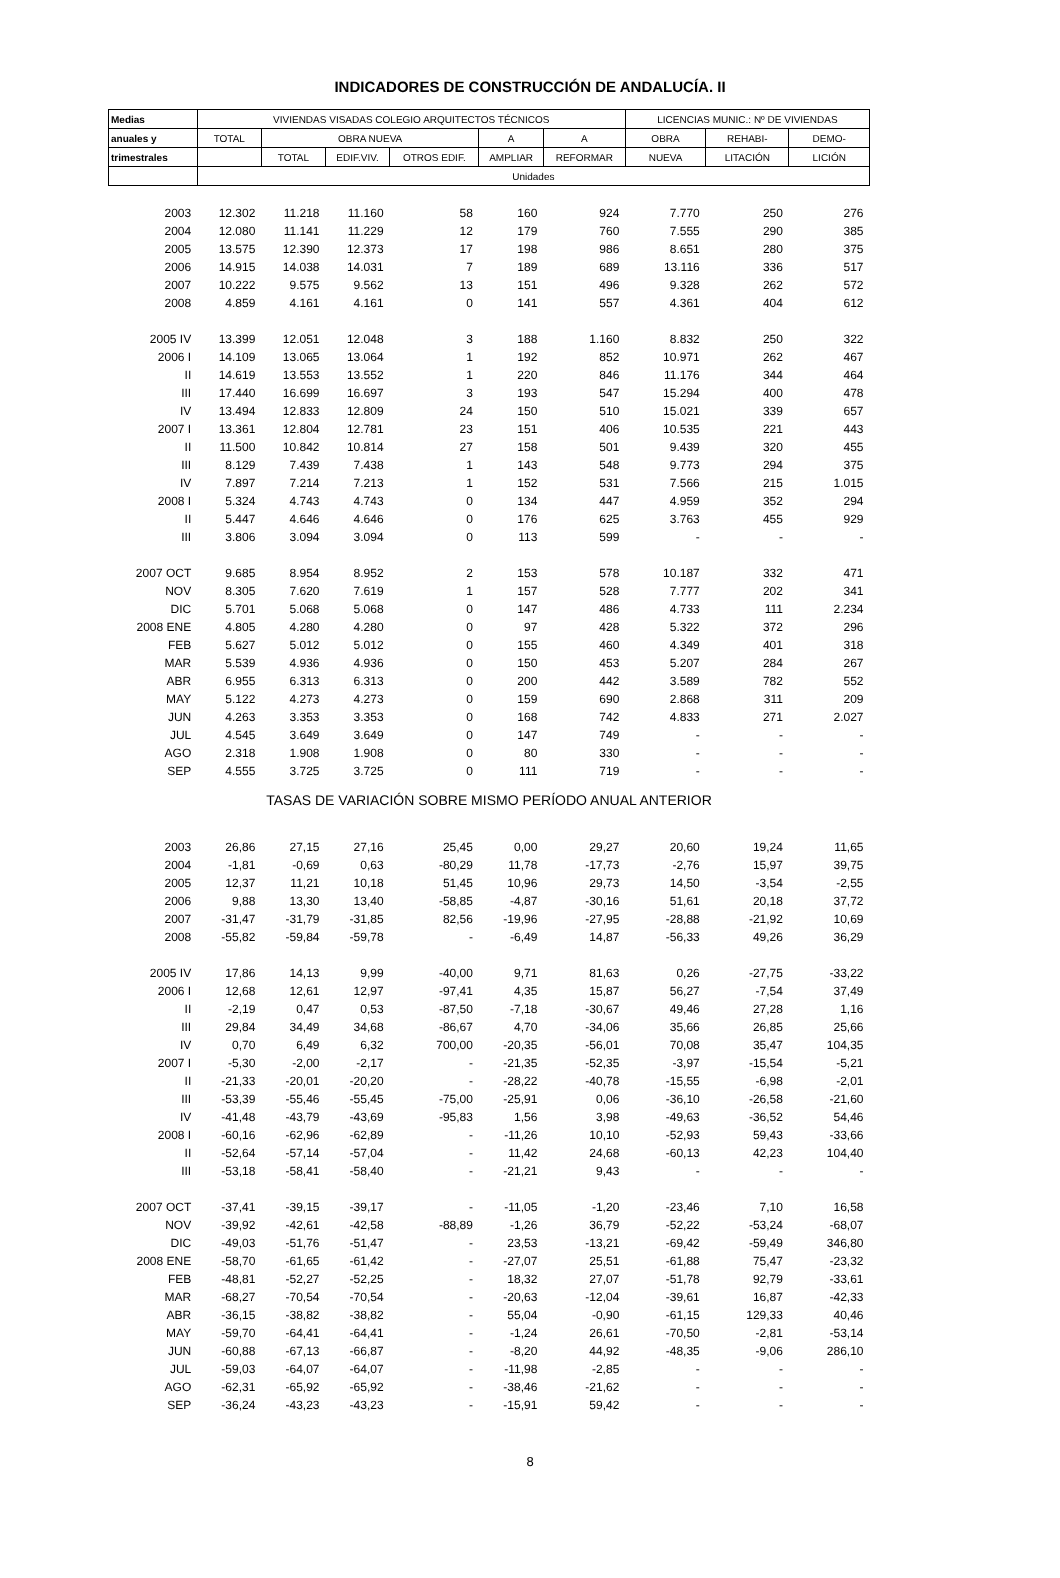INDICADORES DE CONSTRUCCIÓN DE ANDALUCÍA. II
| Medias | VIVIENDAS VISADAS COLEGIO ARQUITECTOS TÉCNICOS | | | | | | LICENCIAS MUNIC.: Nº DE VIVIENDAS | | |
| --- | --- | --- | --- | --- | --- | --- | --- | --- | --- |
| anuales y | TOTAL | OBRA NUEVA | | | A | A | OBRA | REHABI- | DEMO- |
| trimestrales | | TOTAL | EDIF.VIV. | OTROS EDIF. | AMPLIAR | REFORMAR | NUEVA | LITACIÓN | LICIÓN |
| | Unidades | | | | | | | | |
| 2003 | 12.302 | 11.218 | 11.160 | 58 | 160 | 924 | 7.770 | 250 | 276 |
| 2004 | 12.080 | 11.141 | 11.229 | 12 | 179 | 760 | 7.555 | 290 | 385 |
| 2005 | 13.575 | 12.390 | 12.373 | 17 | 198 | 986 | 8.651 | 280 | 375 |
| 2006 | 14.915 | 14.038 | 14.031 | 7 | 189 | 689 | 13.116 | 336 | 517 |
| 2007 | 10.222 | 9.575 | 9.562 | 13 | 151 | 496 | 9.328 | 262 | 572 |
| 2008 | 4.859 | 4.161 | 4.161 | 0 | 141 | 557 | 4.361 | 404 | 612 |
| 2005 IV | 13.399 | 12.051 | 12.048 | 3 | 188 | 1.160 | 8.832 | 250 | 322 |
| 2006 I | 14.109 | 13.065 | 13.064 | 1 | 192 | 852 | 10.971 | 262 | 467 |
| II | 14.619 | 13.553 | 13.552 | 1 | 220 | 846 | 11.176 | 344 | 464 |
| III | 17.440 | 16.699 | 16.697 | 3 | 193 | 547 | 15.294 | 400 | 478 |
| IV | 13.494 | 12.833 | 12.809 | 24 | 150 | 510 | 15.021 | 339 | 657 |
| 2007 I | 13.361 | 12.804 | 12.781 | 23 | 151 | 406 | 10.535 | 221 | 443 |
| II | 11.500 | 10.842 | 10.814 | 27 | 158 | 501 | 9.439 | 320 | 455 |
| III | 8.129 | 7.439 | 7.438 | 1 | 143 | 548 | 9.773 | 294 | 375 |
| IV | 7.897 | 7.214 | 7.213 | 1 | 152 | 531 | 7.566 | 215 | 1.015 |
| 2008 I | 5.324 | 4.743 | 4.743 | 0 | 134 | 447 | 4.959 | 352 | 294 |
| II | 5.447 | 4.646 | 4.646 | 0 | 176 | 625 | 3.763 | 455 | 929 |
| III | 3.806 | 3.094 | 3.094 | 0 | 113 | 599 | - | - | - |
| 2007 OCT | 9.685 | 8.954 | 8.952 | 2 | 153 | 578 | 10.187 | 332 | 471 |
| NOV | 8.305 | 7.620 | 7.619 | 1 | 157 | 528 | 7.777 | 202 | 341 |
| DIC | 5.701 | 5.068 | 5.068 | 0 | 147 | 486 | 4.733 | 111 | 2.234 |
| 2008 ENE | 4.805 | 4.280 | 4.280 | 0 | 97 | 428 | 5.322 | 372 | 296 |
| FEB | 5.627 | 5.012 | 5.012 | 0 | 155 | 460 | 4.349 | 401 | 318 |
| MAR | 5.539 | 4.936 | 4.936 | 0 | 150 | 453 | 5.207 | 284 | 267 |
| ABR | 6.955 | 6.313 | 6.313 | 0 | 200 | 442 | 3.589 | 782 | 552 |
| MAY | 5.122 | 4.273 | 4.273 | 0 | 159 | 690 | 2.868 | 311 | 209 |
| JUN | 4.263 | 3.353 | 3.353 | 0 | 168 | 742 | 4.833 | 271 | 2.027 |
| JUL | 4.545 | 3.649 | 3.649 | 0 | 147 | 749 | - | - | - |
| AGO | 2.318 | 1.908 | 1.908 | 0 | 80 | 330 | - | - | - |
| SEP | 4.555 | 3.725 | 3.725 | 0 | 111 | 719 | - | - | - |
| TASAS DE VARIACIÓN SOBRE MISMO PERÍODO ANUAL ANTERIOR | | | | | | | | | |
| 2003 | 26,86 | 27,15 | 27,16 | 25,45 | 0,00 | 29,27 | 20,60 | 19,24 | 11,65 |
| 2004 | -1,81 | -0,69 | 0,63 | -80,29 | 11,78 | -17,73 | -2,76 | 15,97 | 39,75 |
| 2005 | 12,37 | 11,21 | 10,18 | 51,45 | 10,96 | 29,73 | 14,50 | -3,54 | -2,55 |
| 2006 | 9,88 | 13,30 | 13,40 | -58,85 | -4,87 | -30,16 | 51,61 | 20,18 | 37,72 |
| 2007 | -31,47 | -31,79 | -31,85 | 82,56 | -19,96 | -27,95 | -28,88 | -21,92 | 10,69 |
| 2008 | -55,82 | -59,84 | -59,78 | - | -6,49 | 14,87 | -56,33 | 49,26 | 36,29 |
| 2005 IV | 17,86 | 14,13 | 9,99 | -40,00 | 9,71 | 81,63 | 0,26 | -27,75 | -33,22 |
| 2006 I | 12,68 | 12,61 | 12,97 | -97,41 | 4,35 | 15,87 | 56,27 | -7,54 | 37,49 |
| II | -2,19 | 0,47 | 0,53 | -87,50 | -7,18 | -30,67 | 49,46 | 27,28 | 1,16 |
| III | 29,84 | 34,49 | 34,68 | -86,67 | 4,70 | -34,06 | 35,66 | 26,85 | 25,66 |
| IV | 0,70 | 6,49 | 6,32 | 700,00 | -20,35 | -56,01 | 70,08 | 35,47 | 104,35 |
| 2007 I | -5,30 | -2,00 | -2,17 | - | -21,35 | -52,35 | -3,97 | -15,54 | -5,21 |
| II | -21,33 | -20,01 | -20,20 | - | -28,22 | -40,78 | -15,55 | -6,98 | -2,01 |
| III | -53,39 | -55,46 | -55,45 | -75,00 | -25,91 | 0,06 | -36,10 | -26,58 | -21,60 |
| IV | -41,48 | -43,79 | -43,69 | -95,83 | 1,56 | 3,98 | -49,63 | -36,52 | 54,46 |
| 2008 I | -60,16 | -62,96 | -62,89 | - | -11,26 | 10,10 | -52,93 | 59,43 | -33,66 |
| II | -52,64 | -57,14 | -57,04 | - | 11,42 | 24,68 | -60,13 | 42,23 | 104,40 |
| III | -53,18 | -58,41 | -58,40 | - | -21,21 | 9,43 | - | - | - |
| 2007 OCT | -37,41 | -39,15 | -39,17 | - | -11,05 | -1,20 | -23,46 | 7,10 | 16,58 |
| NOV | -39,92 | -42,61 | -42,58 | -88,89 | -1,26 | 36,79 | -52,22 | -53,24 | -68,07 |
| DIC | -49,03 | -51,76 | -51,47 | - | 23,53 | -13,21 | -69,42 | -59,49 | 346,80 |
| 2008 ENE | -58,70 | -61,65 | -61,42 | - | -27,07 | 25,51 | -61,88 | 75,47 | -23,32 |
| FEB | -48,81 | -52,27 | -52,25 | - | 18,32 | 27,07 | -51,78 | 92,79 | -33,61 |
| MAR | -68,27 | -70,54 | -70,54 | - | -20,63 | -12,04 | -39,61 | 16,87 | -42,33 |
| ABR | -36,15 | -38,82 | -38,82 | - | 55,04 | -0,90 | -61,15 | 129,33 | 40,46 |
| MAY | -59,70 | -64,41 | -64,41 | - | -1,24 | 26,61 | -70,50 | -2,81 | -53,14 |
| JUN | -60,88 | -67,13 | -66,87 | - | -8,20 | 44,92 | -48,35 | -9,06 | 286,10 |
| JUL | -59,03 | -64,07 | -64,07 | - | -11,98 | -2,85 | - | - | - |
| AGO | -62,31 | -65,92 | -65,92 | - | -38,46 | -21,62 | - | - | - |
| SEP | -36,24 | -43,23 | -43,23 | - | -15,91 | 59,42 | - | - | - |
8